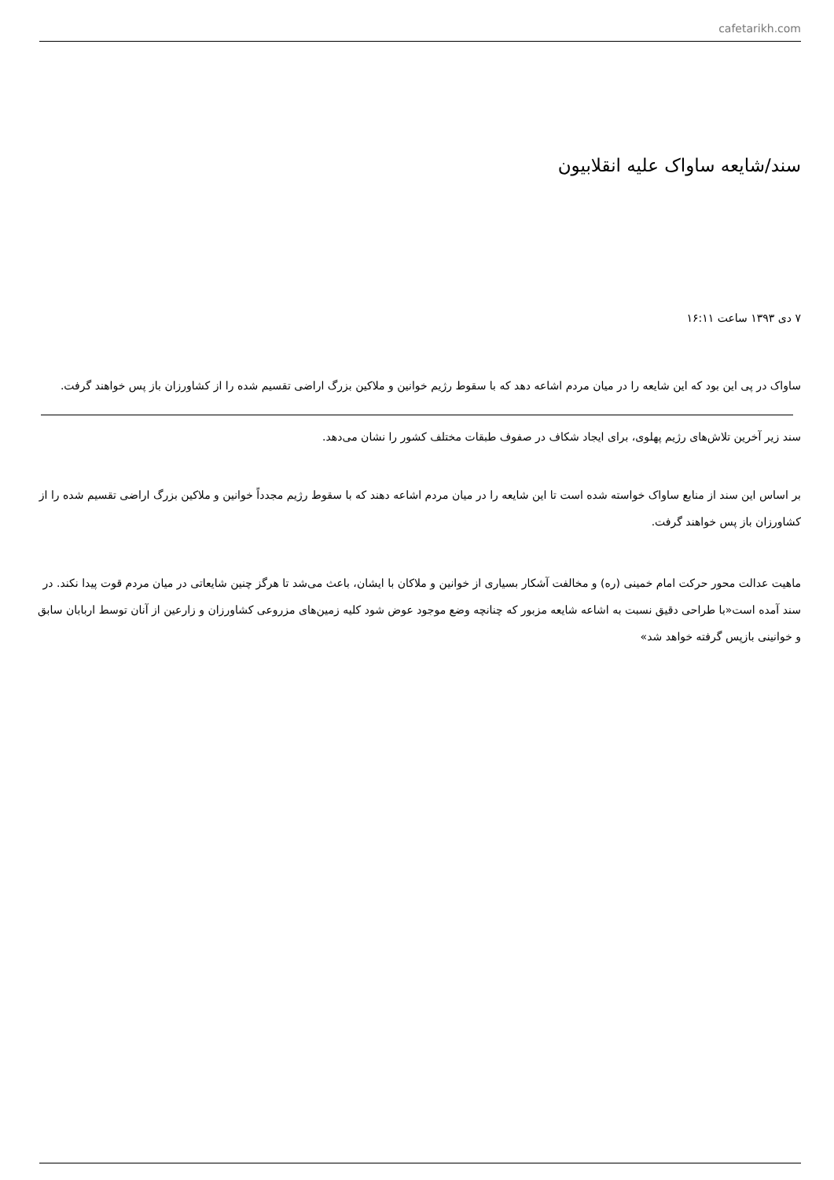cafetarikh.com
سند/شایعه ساواک علیه انقلابیون
۷ دی ۱۳۹۳ ساعت ۱۶:۱۱
ساواک در پی این بود که این شایعه را در میان مردم اشاعه دهد که با سقوط رژیم خوانین و ملاکین بزرگ اراضی تقسیم شده را از کشاورزان باز پس خواهند گرفت.
سند زیر آخرین تلاش‌های رژیم پهلوی، برای ایجاد شکاف در صفوف طبقات مختلف کشور را نشان می‌دهد.
بر اساس این سند از منابع ساواک خواسته شده است تا این شایعه را در میان مردم اشاعه دهند که با سقوط رژیم مجدداً خوانین و ملاکین بزرگ اراضی تقسیم شده را از کشاورزان باز پس خواهند گرفت.
ماهیت عدالت محور حرکت امام خمینی (ره) و مخالفت آشکار بسیاری از خوانین و ملاکان با ایشان، باعث می‌شد تا هرگز چنین شایعاتی در میان مردم قوت پیدا نکند. در سند آمده است«با طراحی دقیق نسبت به اشاعه شایعه مزبور که چنانچه وضع موجود عوض شود کلیه زمین‌های مزروعی کشاورزان و زارعین از آنان توسط اربابان سابق و خوانینی بازپس گرفته خواهد شد»